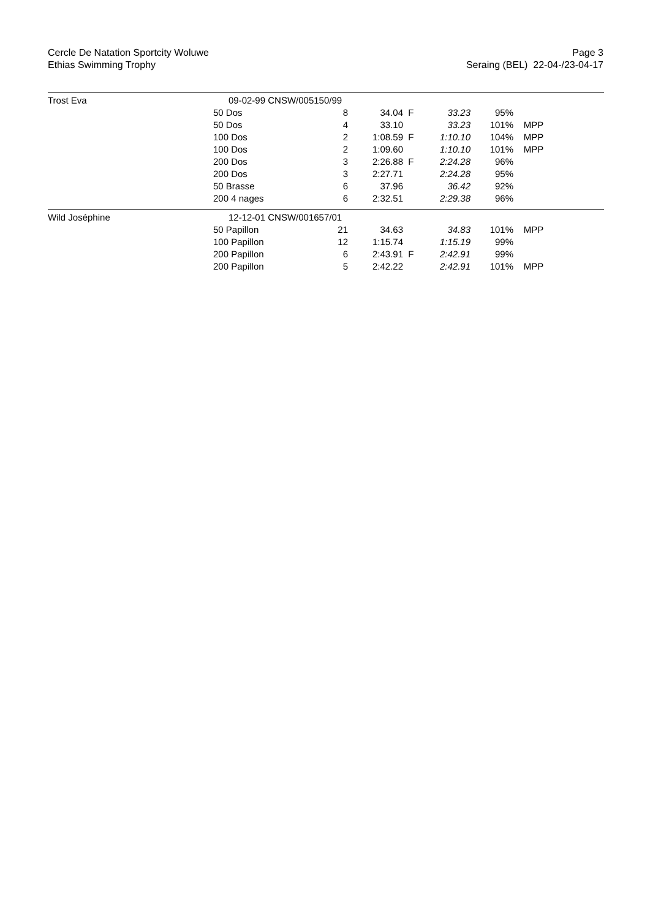Cercle De Natation Sportcity Woluwe
Ethias Swimming Trophy
Page 3
Seraing (BEL) 22-04-/23-04-17
| Trost Eva | 09-02-99 CNSW/005150/99 | | | | | | |
| | 50 Dos | 8 | 34.04 | F | 33.23 | 95% | |
| | 50 Dos | 4 | 33.10 | | 33.23 | 101% | MPP |
| | 100 Dos | 2 | 1:08.59 | F | 1:10.10 | 104% | MPP |
| | 100 Dos | 2 | 1:09.60 | | 1:10.10 | 101% | MPP |
| | 200 Dos | 3 | 2:26.88 | F | 2:24.28 | 96% | |
| | 200 Dos | 3 | 2:27.71 | | 2:24.28 | 95% | |
| | 50 Brasse | 6 | 37.96 | | 36.42 | 92% | |
| | 200 4 nages | 6 | 2:32.51 | | 2:29.38 | 96% | |
| Wild Joséphine | 12-12-01 CNSW/001657/01 | | | | | | |
| | 50 Papillon | 21 | 34.63 | | 34.83 | 101% | MPP |
| | 100 Papillon | 12 | 1:15.74 | | 1:15.19 | 99% | |
| | 200 Papillon | 6 | 2:43.91 | F | 2:42.91 | 99% | |
| | 200 Papillon | 5 | 2:42.22 | | 2:42.91 | 101% | MPP |